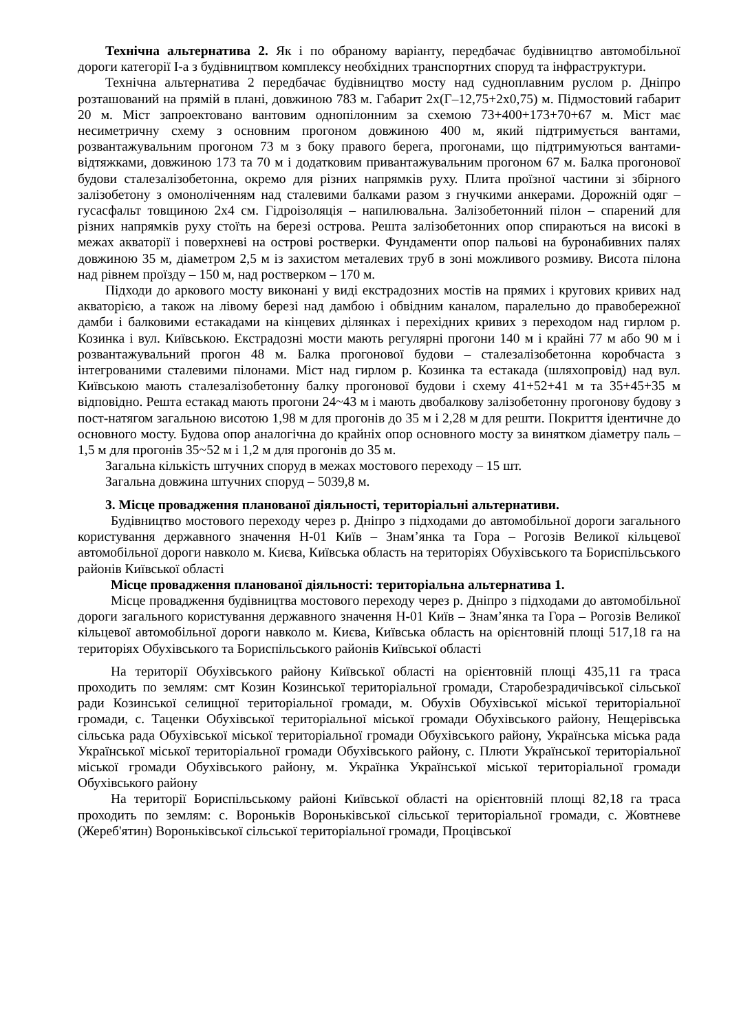Технічна альтернатива 2. Як і по обраному варіанту, передбачає будівництво автомобільної дороги категорії І-а з будівництвом комплексу необхідних транспортних споруд та інфраструктури.
Технічна альтернатива 2 передбачає будівництво мосту над судноплавним руслом р. Дніпро розташований на прямій в плані, довжиною 783 м. Габарит 2х(Г–12,75+2х0,75) м. Підмостовий габарит 20 м. Міст запроектовано вантовим однопілонним за схемою 73+400+173+70+67 м. Міст має несиметричну схему з основним прогоном довжиною 400 м, який підтримується вантами, розвантажувальним прогоном 73 м з боку правого берега, прогонами, що підтримуються вантами-відтяжками, довжиною 173 та 70 м і додатковим привантажувальним прогоном 67 м. Балка прогонової будови сталезалізобетонна, окремо для різних напрямків руху. Плита проїзної частини зі збірного залізобетону з омоноліченням над сталевими балками разом з гнучкими анкерами. Дорожній одяг – гусасфальт товщиною 2х4 см. Гідроізоляція – напилювальна. Залізобетонний пілон – спарений для різних напрямків руху стоїть на березі острова. Решта залізобетонних опор спираються на високі в межах акваторії і поверхневі на острові ростверки. Фундаменти опор пальові на буронабивних палях довжиною 35 м, діаметром 2,5 м із захистом металевих труб в зоні можливого розмиву. Висота пілона над рівнем проїзду – 150 м, над ростверком – 170 м.
Підходи до аркового мосту виконані у виді екстрадозних мостів на прямих і кругових кривих над акваторією, а також на лівому березі над дамбою і обвідним каналом, паралельно до правобережної дамби і балковими естакадами на кінцевих ділянках і перехідних кривих з переходом над гирлом р. Козинка і вул. Київською. Екстрадозні мости мають регулярні прогони 140 м і крайні 77 м або 90 м і розвантажувальний прогон 48 м. Балка прогонової будови – сталезалізобетонна коробчаста з інтегрованими сталевими пілонами. Міст над гирлом р. Козинка та естакада (шляхопровід) над вул. Київською мають сталезалізобетонну балку прогонової будови і схему 41+52+41 м та 35+45+35 м відповідно. Решта естакад мають прогони 24~43 м і мають двобалкову залізобетонну прогонову будову з пост-натягом загальною висотою 1,98 м для прогонів до 35 м і 2,28 м для решти. Покриття ідентичне до основного мосту. Будова опор аналогічна до крайніх опор основного мосту за винятком діаметру паль – 1,5 м для прогонів 35~52 м і 1,2 м для прогонів до 35 м.
Загальна кількість штучних споруд в межах мостового переходу – 15 шт.
Загальна довжина штучних споруд – 5039,8 м.
3. Місце провадження планованої діяльності, територіальні альтернативи.
Будівництво мостового переходу через р. Дніпро з підходами до автомобільної дороги загального користування державного значення Н-01 Київ – Знам’янка та Гора – Рогозів Великої кільцевої автомобільної дороги навколо м. Києва, Київська область на територіях Обухівського та Бориспільського районів Київської області
Місце провадження планованої діяльності: територіальна альтернатива 1.
Місце провадження будівництва мостового переходу через р. Дніпро з підходами до автомобільної дороги загального користування державного значення Н-01 Київ – Знам’янка та Гора – Рогозів Великої кільцевої автомобільної дороги навколо м. Києва, Київська область на орієнтовній площі 517,18 га на територіях Обухівського та Бориспільського районів Київської області
На території Обухівського району Київської області на орієнтовній площі 435,11 га траса проходить по землям: смт Козин Козинської територіальної громади, Старобезрадичівської сільської ради Козинської селищної територіальної громади, м. Обухів Обухівської міської територіальної громади, с. Таценки Обухівської територіальної міської громади Обухівського району, Нещерівська сільська рада Обухівської міської територіальної громади Обухівського району, Українська міська рада Української міської територіальної громади Обухівського району, с. Плюти Української територіальної міської громади Обухівського району, м. Українка Української міської територіальної громади Обухівського району
На території Бориспільському районі Київської області на орієнтовній площі 82,18 га траса проходить по землям: с. Вороньків Вороньківської сільської територіальної громади, с. Жовтневе (Жереб'ятин) Вороньківської сільської територіальної громади, Процівської